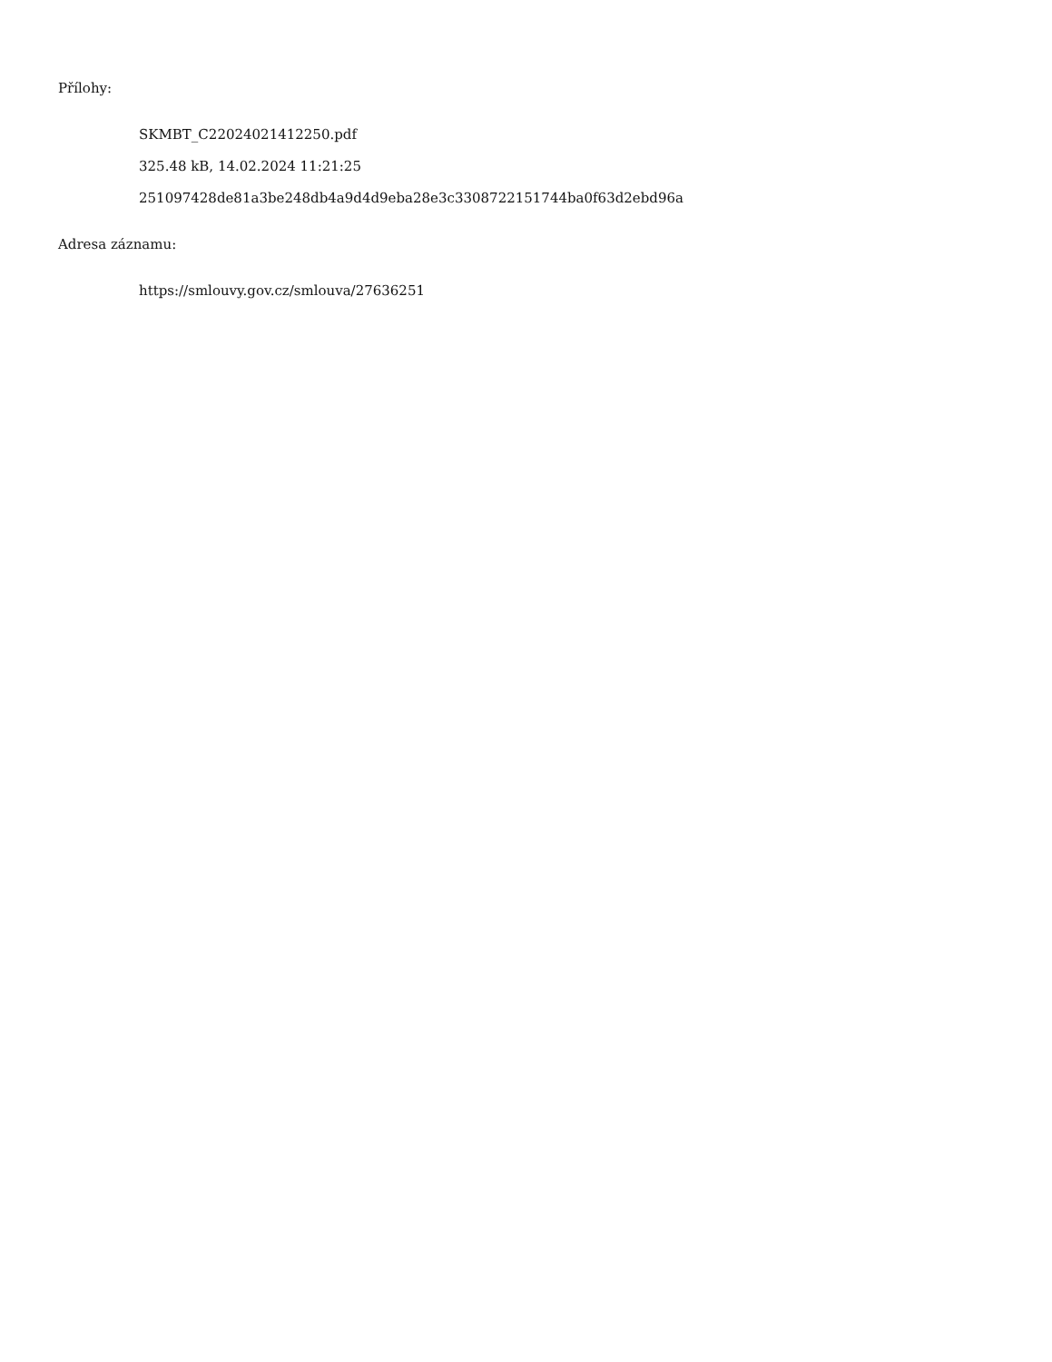Přílohy:
SKMBT_C22024021412250.pdf
325.48 kB, 14.02.2024 11:21:25
251097428de81a3be248db4a9d4d9eba28e3c3308722151744ba0f63d2ebd96a
Adresa záznamu:
https://smlouvy.gov.cz/smlouva/27636251